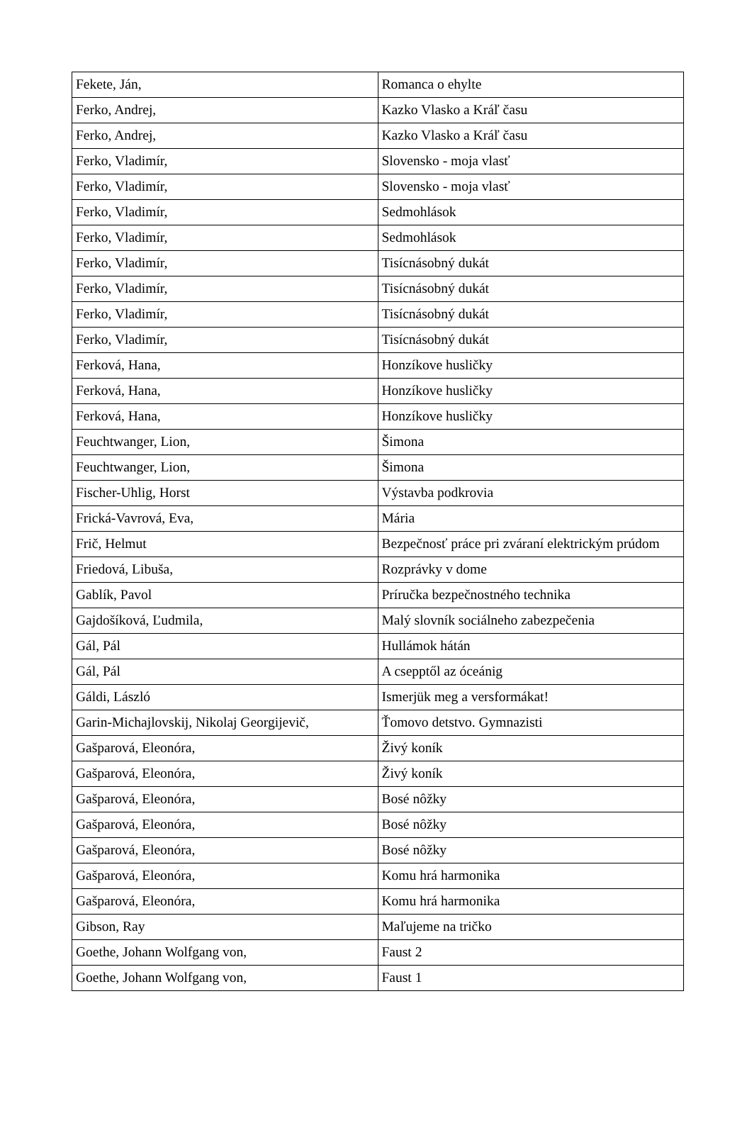| Fekete, Ján, | Romanca o ehylte |
| Ferko, Andrej, | Kazko Vlasko a Kráľ času |
| Ferko, Andrej, | Kazko Vlasko a Kráľ času |
| Ferko, Vladimír, | Slovensko - moja vlasť |
| Ferko, Vladimír, | Slovensko - moja vlasť |
| Ferko, Vladimír, | Sedmohlások |
| Ferko, Vladimír, | Sedmohlások |
| Ferko, Vladimír, | Tisícnásobný dukát |
| Ferko, Vladimír, | Tisícnásobný dukát |
| Ferko, Vladimír, | Tisícnásobný dukát |
| Ferko, Vladimír, | Tisícnásobný dukát |
| Ferková, Hana, | Honzíkove husličky |
| Ferková, Hana, | Honzíkove husličky |
| Ferková, Hana, | Honzíkove husličky |
| Feuchtwanger, Lion, | Šimona |
| Feuchtwanger, Lion, | Šimona |
| Fischer-Uhlig, Horst | Výstavba podkrovia |
| Frická-Vavrová, Eva, | Mária |
| Frič, Helmut | Bezpečnosť práce pri zváraní elektrickým prúdom |
| Friedová, Libuša, | Rozprávky v dome |
| Gablík, Pavol | Príručka bezpečnostného technika |
| Gajdošíková, Ľudmila, | Malý slovník sociálneho zabezpečenia |
| Gál, Pál | Hullámok hátán |
| Gál, Pál | A csepptől az óceánig |
| Gáldi, László | Ismerjük meg a versformákat! |
| Garin-Michajlovskij, Nikolaj Georgijevič, | Ťomovo detstvo. Gymnazisti |
| Gašparová, Eleonóra, | Živý koník |
| Gašparová, Eleonóra, | Živý koník |
| Gašparová, Eleonóra, | Bosé nôžky |
| Gašparová, Eleonóra, | Bosé nôžky |
| Gašparová, Eleonóra, | Bosé nôžky |
| Gašparová, Eleonóra, | Komu hrá harmonika |
| Gašparová, Eleonóra, | Komu hrá harmonika |
| Gibson, Ray | Maľujeme na tričko |
| Goethe, Johann Wolfgang von, | Faust 2 |
| Goethe, Johann Wolfgang von, | Faust 1 |